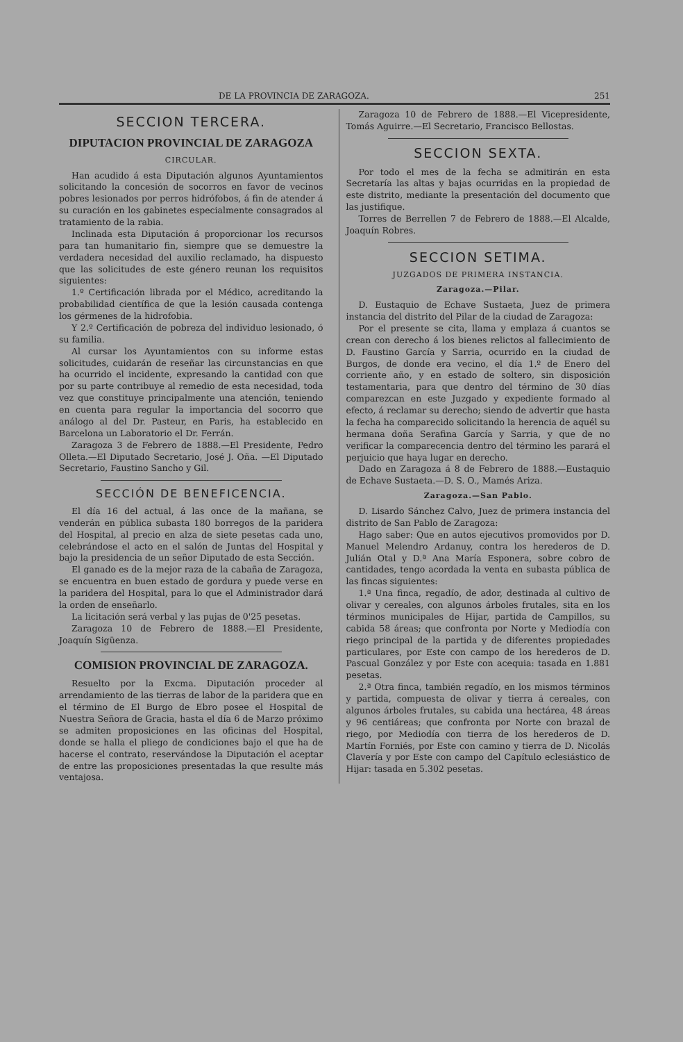DE LA PROVINCIA DE ZARAGOZA. 251
SECCION TERCERA.
DIPUTACION PROVINCIAL DE ZARAGOZA
CIRCULAR.
Han acudido á esta Diputación algunos Ayuntamientos solicitando la concesión de socorros en favor de vecinos pobres lesionados por perros hidrófobos, á fin de atender á su curación en los gabinetes especialmente consagrados al tratamiento de la rabia.
Inclinada esta Diputación á proporcionar los recursos para tan humanitario fin, siempre que se demuestre la verdadera necesidad del auxilio reclamado, ha dispuesto que las solicitudes de este género reunan los requisitos siguientes:
1.º Certificación librada por el Médico, acreditando la probabilidad científica de que la lesión causada contenga los gérmenes de la hidrofobia.
Y 2.º Certificación de pobreza del individuo lesionado, ó su familia.
Al cursar los Ayuntamientos con su informe estas solicitudes, cuidarán de reseñar las circunstancias en que ha ocurrido el incidente, expresando la cantidad con que por su parte contribuye al remedio de esta necesidad, toda vez que constituye principalmente una atención, teniendo en cuenta para regular la importancia del socorro que análogo al del Dr. Pasteur, en Paris, ha establecido en Barcelona un Laboratorio el Dr. Ferrán.
Zaragoza 3 de Febrero de 1888.—El Presidente, Pedro Olleta.—El Diputado Secretario, José J. Oña. —El Diputado Secretario, Faustino Sancho y Gil.
SECCIÓN DE BENEFICENCIA.
El día 16 del actual, á las once de la mañana, se venderán en pública subasta 180 borregos de la paridera del Hospital, al precio en alza de siete pesetas cada uno, celebrándose el acto en el salón de Juntas del Hospital y bajo la presidencia de un señor Diputado de esta Sección.
El ganado es de la mejor raza de la cabaña de Zaragoza, se encuentra en buen estado de gordura y puede verse en la paridera del Hospital, para lo que el Administrador dará la orden de enseñarlo.
La licitación será verbal y las pujas de 0'25 pesetas.
Zaragoza 10 de Febrero de 1888.—El Presidente, Joaquín Sigüenza.
COMISION PROVINCIAL DE ZARAGOZA.
Resuelto por la Excma. Diputación proceder al arrendamiento de las tierras de labor de la paridera que en el término de El Burgo de Ebro posee el Hospital de Nuestra Señora de Gracia, hasta el día 6 de Marzo próximo se admiten proposiciones en las oficinas del Hospital, donde se halla el pliego de condiciones bajo el que ha de hacerse el contrato, reservándose la Diputación el aceptar de entre las proposiciones presentadas la que resulte más ventajosa.
Zaragoza 10 de Febrero de 1888.—El Vicepresidente, Tomás Aguirre.—El Secretario, Francisco Bellostas.
SECCION SEXTA.
Por todo el mes de la fecha se admitirán en esta Secretaría las altas y bajas ocurridas en la propiedad de este distrito, mediante la presentación del documento que las justifique.
Torres de Berrellen 7 de Febrero de 1888.—El Alcalde, Joaquín Robres.
SECCION SETIMA.
JUZGADOS DE PRIMERA INSTANCIA.
Zaragoza.—Pilar.
D. Eustaquio de Echave Sustaeta, Juez de primera instancia del distrito del Pilar de la ciudad de Zaragoza:
Por el presente se cita, llama y emplaza á cuantos se crean con derecho á los bienes relictos al fallecimiento de D. Faustino García y Sarria, ocurrido en la ciudad de Burgos, de donde era vecino, el día 1.º de Enero del corriente año, y en estado de soltero, sin disposición testamentaria, para que dentro del término de 30 días comparezcan en este Juzgado y expediente formado al efecto, á reclamar su derecho; siendo de advertir que hasta la fecha ha comparecido solicitando la herencia de aquél su hermana doña Serafina García y Sarria, y que de no verificar la comparecencia dentro del término les parará el perjuicio que haya lugar en derecho.
Dado en Zaragoza á 8 de Febrero de 1888.—Eustaquio de Echave Sustaeta.—D. S. O., Mamés Ariza.
Zaragoza.—San Pablo.
D. Lisardo Sánchez Calvo, Juez de primera instancia del distrito de San Pablo de Zaragoza:
Hago saber: Que en autos ejecutivos promovidos por D. Manuel Melendro Ardanuy, contra los herederos de D. Julián Otal y D.ª Ana María Esponera, sobre cobro de cantidades, tengo acordada la venta en subasta pública de las fincas siguientes:
1.ª Una finca, regadío, de ador, destinada al cultivo de olivar y cereales, con algunos árboles frutales, sita en los términos municipales de Hijar, partida de Campillos, su cabida 58 áreas; que confronta por Norte y Mediodía con riego principal de la partida y de diferentes propiedades particulares, por Este con campo de los herederos de D. Pascual González y por Este con acequia: tasada en 1.881 pesetas.
2.ª Otra finca, también regadío, en los mismos términos y partida, compuesta de olivar y tierra á cereales, con algunos árboles frutales, su cabida una hectárea, 48 áreas y 96 centiáreas; que confronta por Norte con brazal de riego, por Mediodía con tierra de los herederos de D. Martín Forniés, por Este con camino y tierra de D. Nicolás Clavería y por Este con campo del Capítulo eclesiástico de Hijar: tasada en 5.302 pesetas.